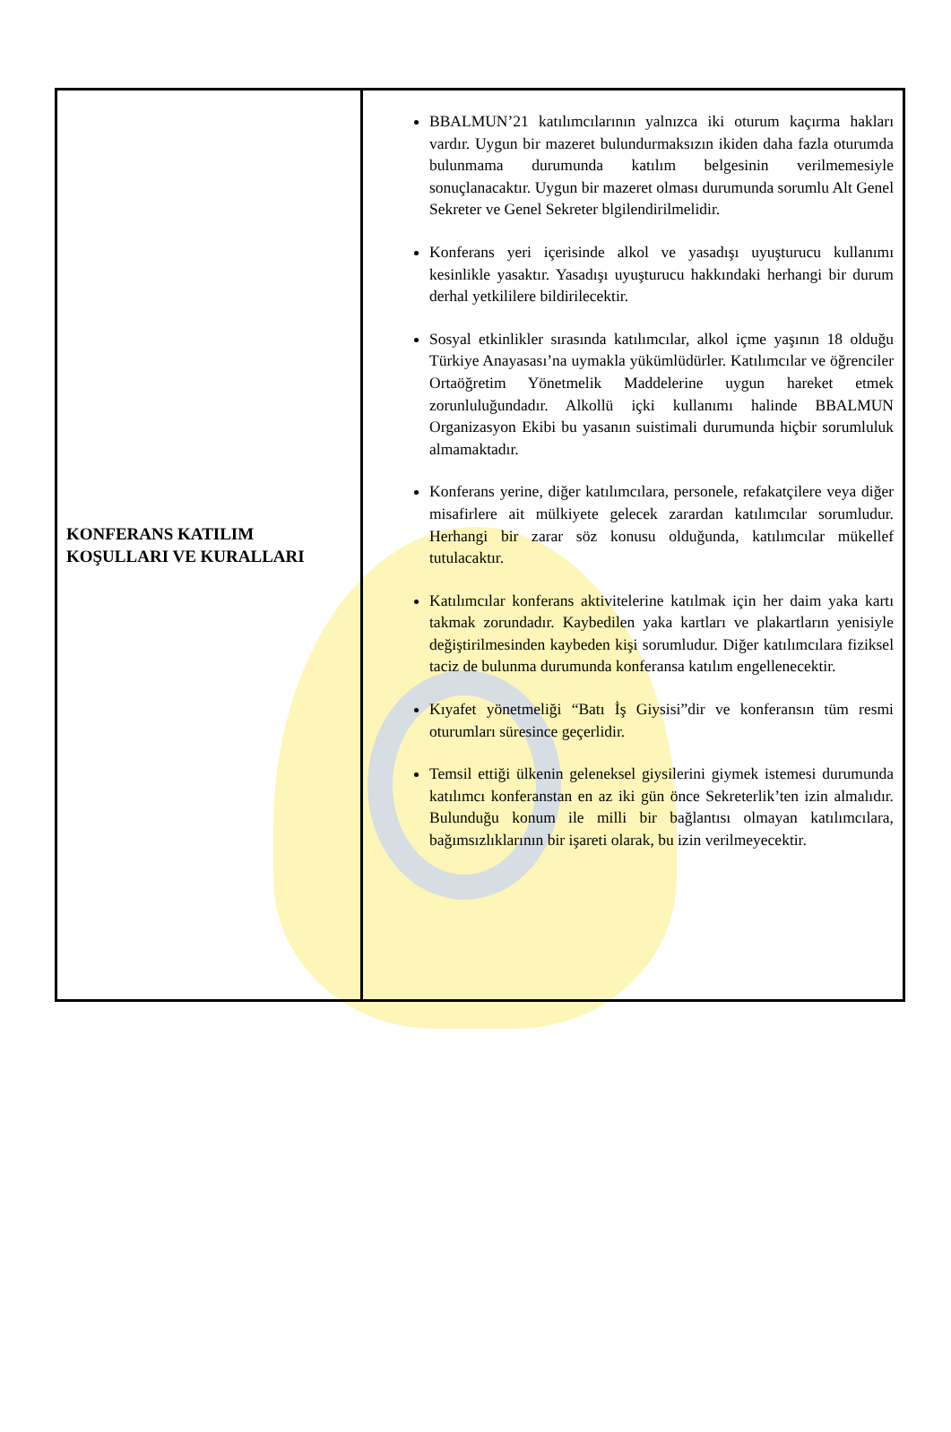| KONFERANS KATILIM KOŞULLARI VE KURALLARI | BBALMUN’21 katılımcılarının yalnızca iki oturum kaçırma hakları vardır. Uygun bir mazeret bulundurmaksızın ikiden daha fazla oturumda bulunmama durumunda katılım belgesinin verilmemesiyle sonuçlanacaktır. Uygun bir mazeret olması durumunda sorumlu Alt Genel Sekreter ve Genel Sekreter blgilendirilmelidir. Konferans yeri içerisinde alkol ve yasadışı uyuşturucu kullanımı kesinlikle yasaktır. Yasadışı uyuşturucu hakkındaki herhangi bir durum derhal yetkililere bildirilecektir. Sosyal etkinlikler sırasında katılımcılar, alkol içme yaşının 18 olduğu Türkiye Anayasası’na uymakla yükümlüdürler. Katılımcılar ve öğrenciler Ortaöğretim Yönetmelik Maddelerine uygun hareket etmek zorunluluğundadır. Alkollü içki kullanımı halinde BBALMUN Organizasyon Ekibi bu yasanın suistimali durumunda hiçbir sorumluluk almamaktadır. Konferans yerine, diğer katılımcılara, personele, refakatçilere veya diğer misafirlere ait mülkiyete gelecek zarardan katılımcılar sorumludur. Herhangi bir zarar söz konusu olduğunda, katılımcılar mükellef tutulacaktır. Katılımcılar konferans aktivitelerine katılmak için her daim yaka kartı takmak zorundadır. Kaybedilen yaka kartları ve plakartların yenisiyle değiştirilmesinden kaybeden kişi sorumludur. Diğer katılımcılara fiziksel taciz de bulunma durumunda konferansa katılım engellenecektir. Kıyafet yönetmeliği “Batı İş Giysisi”dir ve konferansın tüm resmi oturumları süresince geçerlidir. Temsil ettiği ülkenin geleneksel giysilerini giymek istemesi durumunda katılımcı konferanstan en az iki gün önce Sekreterlik’ten izin almalıdır. Bulunduğu konum ile milli bir bağlantısı olmayan katılımcılara, bağımsızlıklarının bir işareti olarak, bu izin verilmeyecektir. |